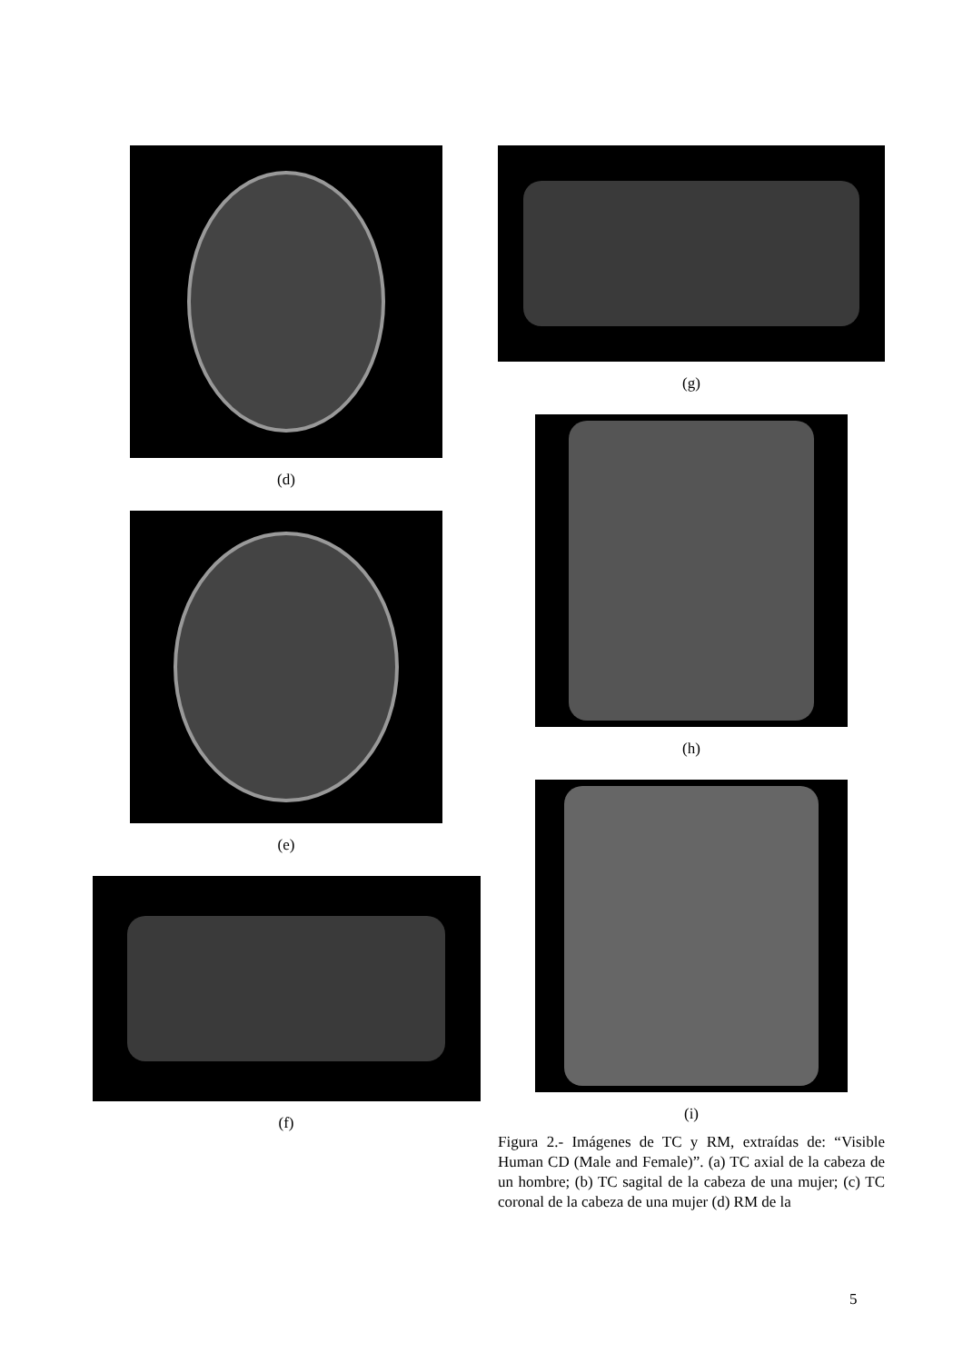(d)
(e)
(f)
(g)
(h)
(i)
Figura 2.- Imágenes de TC y RM, extraídas de: “Visible Human CD (Male and Female)”. (a) TC axial de la cabeza de un hombre; (b) TC sagital de la cabeza de una mujer; (c) TC coronal de la cabeza de una mujer (d) RM de la
5